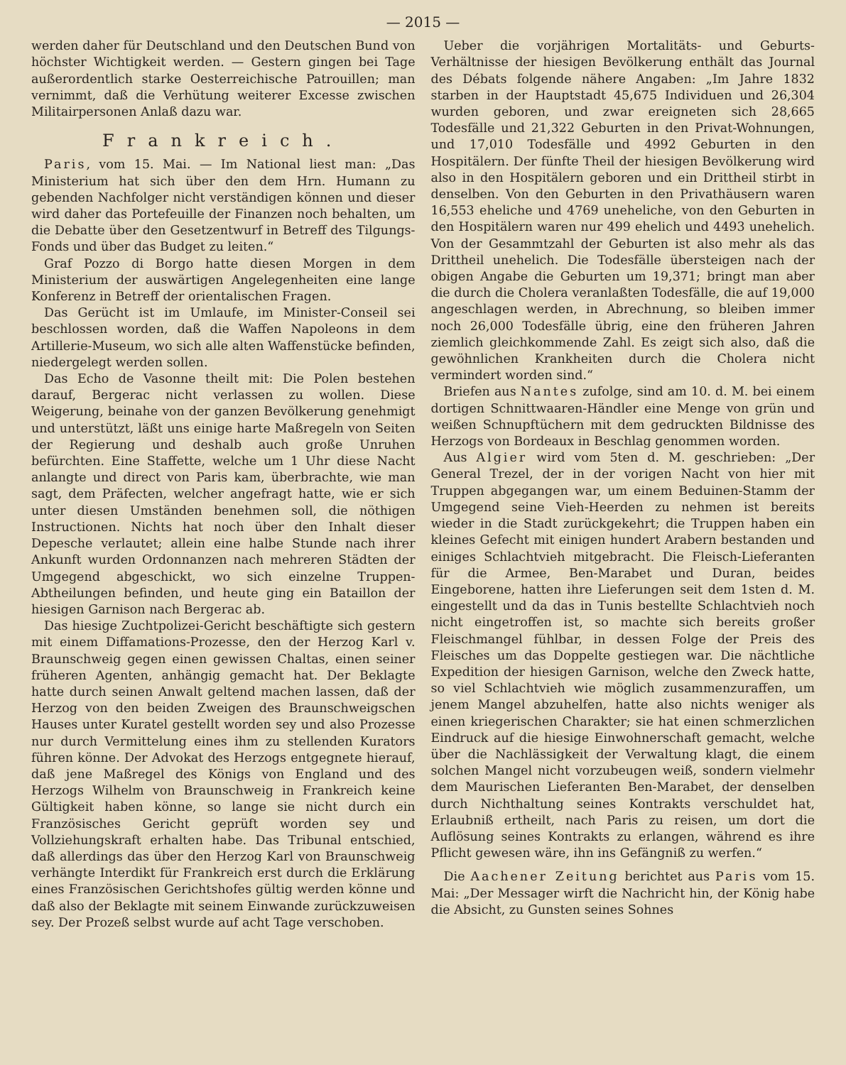— 2015 —
werden daher für Deutschland und den Deutschen Bund von höchster Wichtigkeit werden. — Gestern gingen bei Tage außerordentlich starke Oesterreichische Patrouillen; man vernimmt, daß die Verhütung weiterer Excesse zwischen Militairpersonen Anlaß dazu war.
Frankreich.
Paris, vom 15. Mai. — Im National liest man: „Das Ministerium hat sich über den dem Hrn. Humann zu gebenden Nachfolger nicht verständigen können und dieser wird daher das Portefeuille der Finanzen noch behalten, um die Debatte über den Gesetzentwurf in Betreff des Tilgungs-Fonds und über das Budget zu leiten.“
Graf Pozzo di Borgo hatte diesen Morgen in dem Ministerium der auswärtigen Angelegenheiten eine lange Konferenz in Betreff der orientalischen Fragen.
Das Gerücht ist im Umlaufe, im Minister-Conseil sei beschlossen worden, daß die Waffen Napoleons in dem Artillerie-Museum, wo sich alle alten Waffenstücke befinden, niedergelegt werden sollen.
Das Echo de Vasonne theilt mit: Die Polen bestehen darauf, Bergerac nicht verlassen zu wollen. Diese Weigerung, beinahe von der ganzen Bevölkerung genehmigt und unterstützt, läßt uns einige harte Maßregeln von Seiten der Regierung und deshalb auch große Unruhen befürchten. Eine Staffette, welche um 1 Uhr diese Nacht anlangte und direct von Paris kam, überbrachte, wie man sagt, dem Präfecten, welcher angefragt hatte, wie er sich unter diesen Umständen benehmen soll, die nöthigen Instructionen. Nichts hat noch über den Inhalt dieser Depesche verlautet; allein eine halbe Stunde nach ihrer Ankunft wurden Ordonnanzen nach mehreren Städten der Umgegend abgeschickt, wo sich einzelne Truppen-Abtheilungen befinden, und heute ging ein Bataillon der hiesigen Garnison nach Bergerac ab.
Das hiesige Zuchtpolizei-Gericht beschäftigte sich gestern mit einem Diffamations-Prozesse, den der Herzog Karl v. Braunschweig gegen einen gewissen Chaltas, einen seiner früheren Agenten, anhängig gemacht hat. Der Beklagte hatte durch seinen Anwalt geltend machen lassen, daß der Herzog von den beiden Zweigen des Braunschweigschen Hauses unter Kuratel gestellt worden sey und also Prozesse nur durch Vermittelung eines ihm zu stellenden Kurators führen könne. Der Advokat des Herzogs entgegnete hierauf, daß jene Maßregel des Königs von England und des Herzogs Wilhelm von Braunschweig in Frankreich keine Gültigkeit haben könne, so lange sie nicht durch ein Französisches Gericht geprüft worden sey und Vollziehungskraft erhalten habe. Das Tribunal entschied, daß allerdings das über den Herzog Karl von Braunschweig verhängte Interdikt für Frankreich erst durch die Erklärung eines Französischen Gerichtshofes gültig werden könne und daß also der Beklagte mit seinem Einwande zurückzuweisen sey. Der Prozeß selbst wurde auf acht Tage verschoben.
Ueber die vorjährigen Mortalitäts- und Geburts-Verhältnisse der hiesigen Bevölkerung enthält das Journal des Débats folgende nähere Angaben: „Im Jahre 1832 starben in der Hauptstadt 45,675 Individuen und 26,304 wurden geboren, und zwar ereigneten sich 28,665 Todesfälle und 21,322 Geburten in den Privat-Wohnungen, und 17,010 Todesfälle und 4992 Geburten in den Hospitälern. Der fünfte Theil der hiesigen Bevölkerung wird also in den Hospitälern geboren und ein Drittheil stirbt in denselben. Von den Geburten in den Privathäusern waren 16,553 eheliche und 4769 uneheliche, von den Geburten in den Hospitälern waren nur 499 ehelich und 4493 unehelich. Von der Gesammtzahl der Geburten ist also mehr als das Drittheil unehelich. Die Todesfälle übersteigen nach der obigen Angabe die Geburten um 19,371; bringt man aber die durch die Cholera veranlaßten Todesfälle, die auf 19,000 angeschlagen werden, in Abrechnung, so bleiben immer noch 26,000 Todesfälle übrig, eine den früheren Jahren ziemlich gleichkommende Zahl. Es zeigt sich also, daß die gewöhnlichen Krankheiten durch die Cholera nicht vermindert worden sind.“
Briefen aus Nantes zufolge, sind am 10. d. M. bei einem dortigen Schnittwaaren-Händler eine Menge von grün und weißen Schnupftüchern mit dem gedruckten Bildnisse des Herzogs von Bordeaux in Beschlag genommen worden.
Aus Algier wird vom 5ten d. M. geschrieben: „Der General Trezel, der in der vorigen Nacht von hier mit Truppen abgegangen war, um einem Beduinen-Stamm der Umgegend seine Vieh-Heerden zu nehmen ist bereits wieder in die Stadt zurückgekehrt; die Truppen haben ein kleines Gefecht mit einigen hundert Arabern bestanden und einiges Schlachtvieh mitgebracht. Die Fleisch-Lieferanten für die Armee, Ben-Marabet und Duran, beides Eingeborene, hatten ihre Lieferungen seit dem 1sten d. M. eingestellt und da das in Tunis bestellte Schlachtvieh noch nicht eingetroffen ist, so machte sich bereits großer Fleischmangel fühlbar, in dessen Folge der Preis des Fleisches um das Doppelte gestiegen war. Die nächtliche Expedition der hiesigen Garnison, welche den Zweck hatte, so viel Schlachtvieh wie möglich zusammenzuraffen, um jenem Mangel abzuhelfen, hatte also nichts weniger als einen kriegerischen Charakter; sie hat einen schmerzlichen Eindruck auf die hiesige Einwohnerschaft gemacht, welche über die Nachlässigkeit der Verwaltung klagt, die einem solchen Mangel nicht vorzubeugen weiß, sondern vielmehr dem Maurischen Lieferanten Ben-Marabet, der denselben durch Nichthaltung seines Kontrakts verschuldet hat, Erlaubniß ertheilt, nach Paris zu reisen, um dort die Auflösung seines Kontrakts zu erlangen, während es ihre Pflicht gewesen wäre, ihn ins Gefängniß zu werfen.“
Die Aachener Zeitung berichtet aus Paris vom 15. Mai: „Der Messager wirft die Nachricht hin, der König habe die Absicht, zu Gunsten seines Sohnes